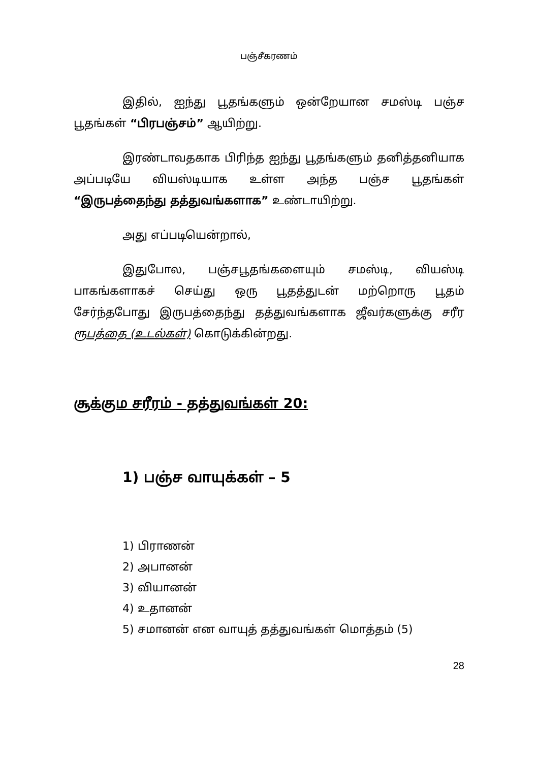பஞ்சீகரணம்
இதில், ஐந்து பூதங்களும் ஒன்றேயான சமஸ்டி பஞ்ச பூதங்கள் “பிரபஞ்சம்” ஆயிற்று.
இரண்டாவதகாக பிரிந்த ஐந்து பூதங்களும் தனித்தனியாக அப்படியே வியஸ்டியாக உள்ள அந்த பஞ்ச பூதங்கள் “இருபத்தைந்து தத்துவங்களாக” உண்டாயிற்று.
அது எப்படியென்றால்,
இதுபோல, பஞ்சபூதங்களையும் சமஸ்டி, வியஸ்டி பாகங்களாகச் செய்து ஒரு பூதத்துடன் மற்றொரு பூதம் சேர்ந்தபோது இருபத்தைந்து தத்துவங்களாக ஜீவர்களுக்கு சரீர ரூபத்தை (உடல்கள்) கொடுக்கின்றது.
சூக்கும சரீரம் - தத்துவங்கள் 20:
1) பஞ்ச வாயுக்கள் – 5
1) பிராணன்
2) அபானன்
3) வியானன்
4) உதானன்
5) சமானன் என வாயுத் தத்துவங்கள் மொத்தம் (5)
28